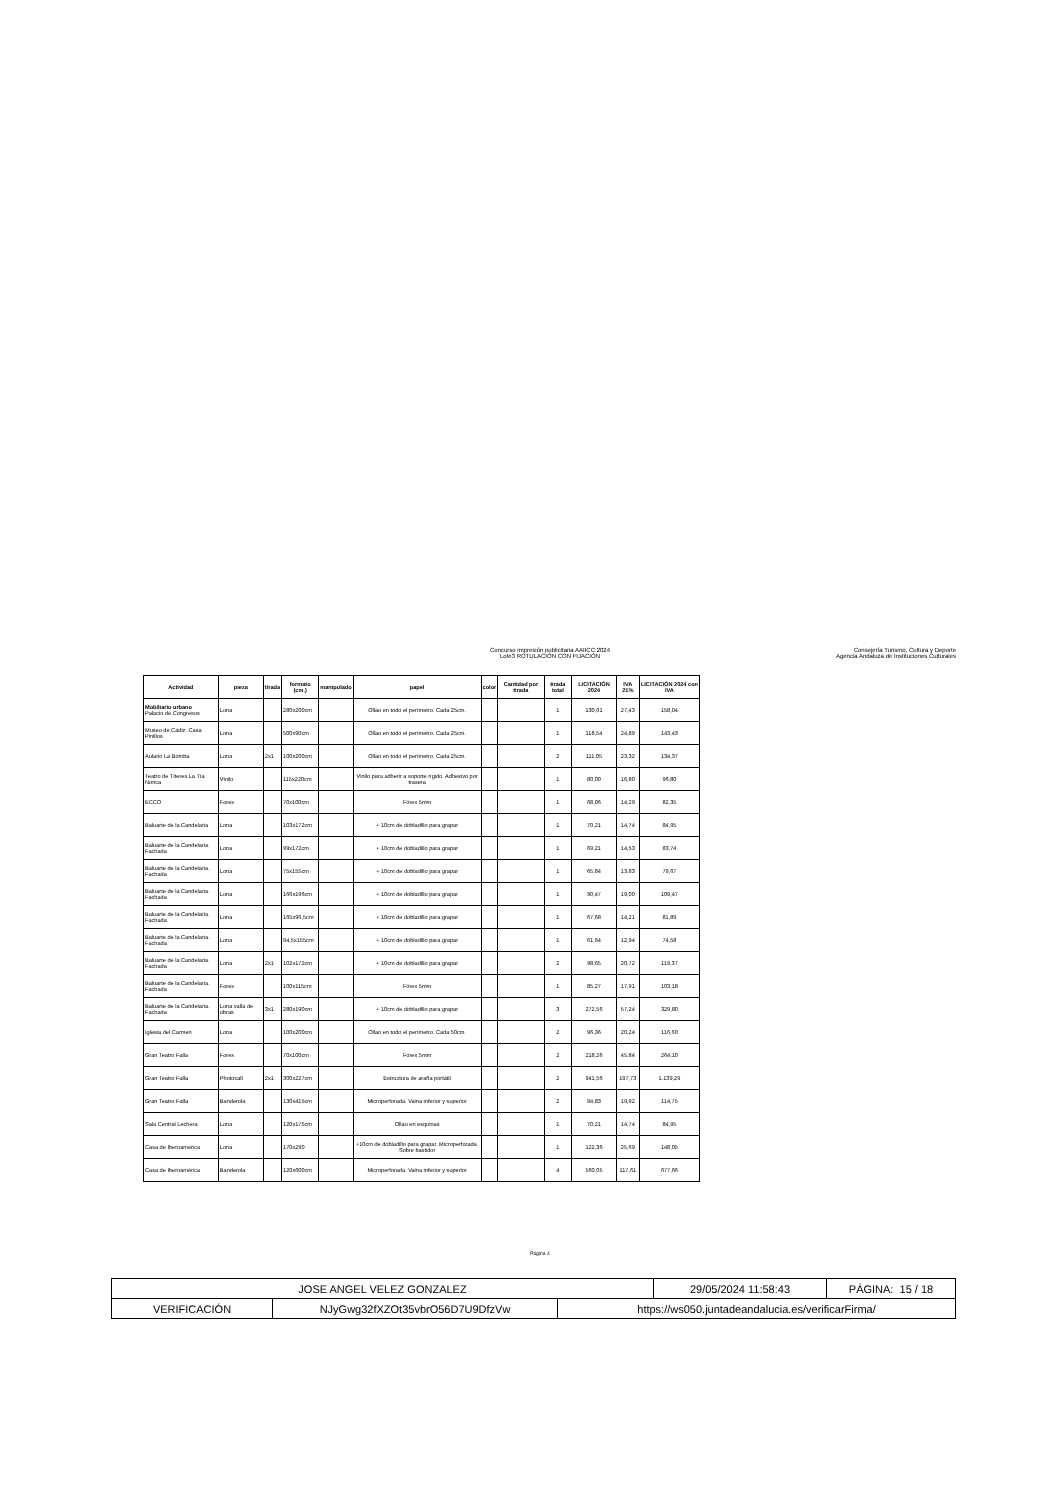Concurso impresión publicitaria AAIICC 2024
Lote3 ROTULACIÓN CON FIJACIÓN
Consejería Turismo, Cultura y Deporte
Agencia Andaluza de Instituciones Culturales
| Actividad | pieza | tirada | formato (cm.) | manipulado | papel | color | Cantidad por tirada | tirada total | LICITACIÓN 2024 | IVA 21% | LICITACIÓN 2024 con IVA |
| --- | --- | --- | --- | --- | --- | --- | --- | --- | --- | --- | --- |
| Mobiliario urbano Palacio de Congresos | Lona | | 280x200cm | | Ollao en todo el perímetro. Cada 25cm. | | | 1 | 130,61 | 27,43 | 158,04 |
| Museo de Cádiz. Casa Pinillos | Lona | | 500x90cm | | Ollao en todo el perímetro. Cada 25cm. | | | 1 | 118,54 | 24,89 | 143,43 |
| Aulario La Bomba | Lona | 2x1 | 100x200cm | | Ollao en todo el perímetro. Cada 25cm. | | | 2 | 111,05 | 23,32 | 134,37 |
| Teatro de Títeres La Tía Norica | Vinilo | | 115x220cm | | Vinilo para adherir a soporte rígido. Adhesivo por trasera | | | 1 | 80,00 | 16,80 | 96,80 |
| ECCO | Forex | | 70x100cm | | Fórex 5mm | | | 1 | 68,06 | 14,29 | 82,35 |
| Baluarte de la Candelaria | Lona | | 103x172cm | | + 10cm de dobladillo para grapar | | | 1 | 70,21 | 14,74 | 84,95 |
| Baluarte de la Candelaria. Fachada | Lona | | 99x172cm | | + 10cm de dobladillo para grapar | | | 1 | 69,21 | 14,53 | 83,74 |
| Baluarte de la Candelaria. Fachada | Lona | | 75x155cm | | + 10cm de dobladillo para grapar | | | 1 | 65,84 | 13,83 | 79,67 |
| Baluarte de la Candelaria. Fachada | Lona | | 166x196cm | | + 10cm de dobladillo para grapar | | | 1 | 90,47 | 19,00 | 109,47 |
| Baluarte de la Candelaria. Fachada | Lona | | 165x96,5cm | | + 10cm de dobladillo para grapar | | | 1 | 67,68 | 14,21 | 81,89 |
| Baluarte de la Candelaria. Fachada | Lona | | 94,5x155cm | | + 10cm de dobladillo para grapar | | | 1 | 61,64 | 12,94 | 74,58 |
| Baluarte de la Candelaria. Fachada | Lona | 2x1 | 102x172cm | | + 10cm de dobladillo para grapar | | | 2 | 98,65 | 20,72 | 119,37 |
| Baluarte de la Candelaria. Fachada | Forex | | 100x115cm | | Fórex 5mm | | | 1 | 85,27 | 17,91 | 103,18 |
| Baluarte de la Candelaria. Fachada | Lona valla de obras | 3x1 | 280x190cm | | + 10cm de dobladillo para grapar | | | 3 | 272,56 | 57,24 | 329,80 |
| Iglesia del Carmen | Lona | | 100x200cm | | Ollao en todo el perímetro. Cada 50cm. | | | 2 | 96,36 | 20,24 | 116,60 |
| Gran Teatro Falla | Forex | | 70x100cm | | Fórex 5mm | | | 2 | 218,26 | 45,84 | 264,10 |
| Gran Teatro Falla | Photocall | 2x1 | 300x227cm | | Estructura de araña portátil | | | 2 | 941,56 | 197,73 | 1.139,29 |
| Gran Teatro Falla | Banderola | | 130x415cm | | Microperforada. Vaina inferior y superior | | | 2 | 94,83 | 19,92 | 114,75 |
| Sala Central Lechera | Lona | | 120x175cm | | Ollao en esquinas | | | 1 | 70,21 | 14,74 | 84,95 |
| Casa de Iberoamérica | Lona | | 170x290 | | +10cm de dobladillo para grapar. Microperforada. Sobre bastidor | | | 1 | 122,36 | 25,69 | 148,05 |
| Casa de Iberoamérica | Banderola | | 120x600cm | | Microperforada. Vaina inferior y superior | | | 4 | 560,05 | 117,61 | 677,66 |
Página 4
| JOSE ANGEL VELEZ GONZALEZ | | | 29/05/2024 11:58:43 | PÁGINA: 15 / 18 |
| VERIFICACIÓN | NJyGwg32fXZOt35vbrO56D7U9DfzVw | https://ws050.juntadeandalucia.es/verificarFirma/ | | |